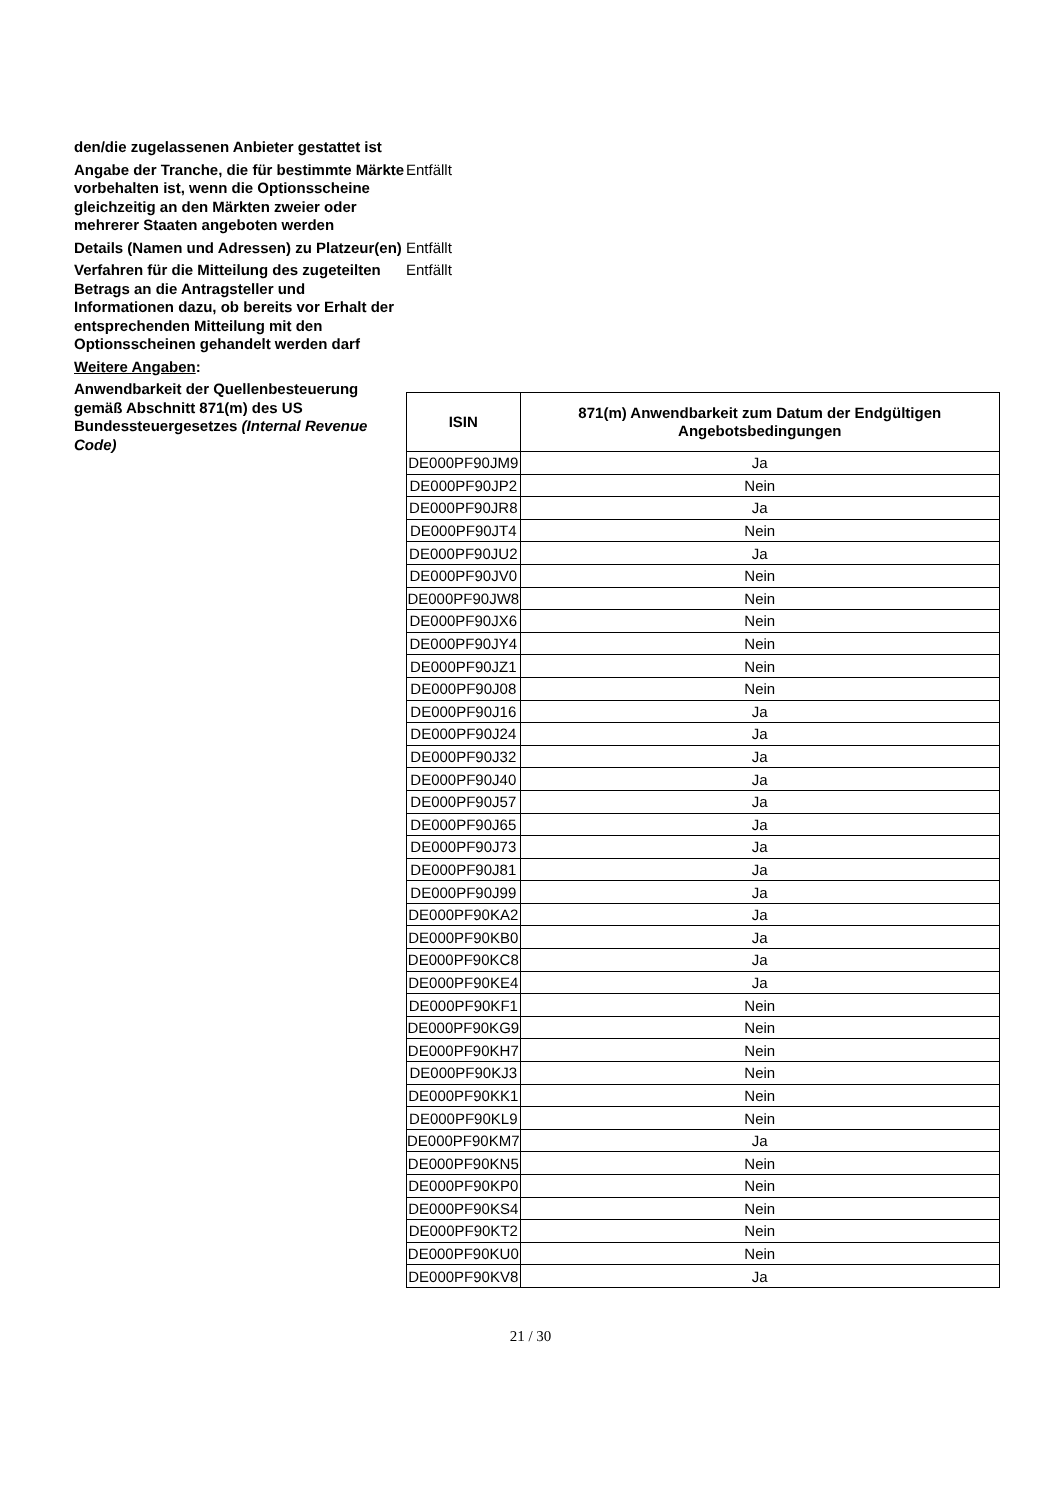den/die zugelassenen Anbieter gestattet ist
Angabe der Tranche, die für bestimmte Märkte vorbehalten ist, wenn die Optionsscheine gleichzeitig an den Märkten zweier oder mehrerer Staaten angeboten werden
Entfällt
Details (Namen und Adressen) zu Platzeur(en)
Entfällt
Verfahren für die Mitteilung des zugeteilten Betrags an die Antragsteller und Informationen dazu, ob bereits vor Erhalt der entsprechenden Mitteilung mit den Optionsscheinen gehandelt werden darf
Entfällt
Weitere Angaben:
Anwendbarkeit der Quellenbesteuerung gemäß Abschnitt 871(m) des US Bundessteuergesetzes (Internal Revenue Code)
| ISIN | 871(m) Anwendbarkeit zum Datum der Endgültigen Angebotsbedingungen |
| --- | --- |
| DE000PF90JM9 | Ja |
| DE000PF90JP2 | Nein |
| DE000PF90JR8 | Ja |
| DE000PF90JT4 | Nein |
| DE000PF90JU2 | Ja |
| DE000PF90JV0 | Nein |
| DE000PF90JW8 | Nein |
| DE000PF90JX6 | Nein |
| DE000PF90JY4 | Nein |
| DE000PF90JZ1 | Nein |
| DE000PF90J08 | Nein |
| DE000PF90J16 | Ja |
| DE000PF90J24 | Ja |
| DE000PF90J32 | Ja |
| DE000PF90J40 | Ja |
| DE000PF90J57 | Ja |
| DE000PF90J65 | Ja |
| DE000PF90J73 | Ja |
| DE000PF90J81 | Ja |
| DE000PF90J99 | Ja |
| DE000PF90KA2 | Ja |
| DE000PF90KB0 | Ja |
| DE000PF90KC8 | Ja |
| DE000PF90KE4 | Ja |
| DE000PF90KF1 | Nein |
| DE000PF90KG9 | Nein |
| DE000PF90KH7 | Nein |
| DE000PF90KJ3 | Nein |
| DE000PF90KK1 | Nein |
| DE000PF90KL9 | Nein |
| DE000PF90KM7 | Ja |
| DE000PF90KN5 | Nein |
| DE000PF90KP0 | Nein |
| DE000PF90KS4 | Nein |
| DE000PF90KT2 | Nein |
| DE000PF90KU0 | Nein |
| DE000PF90KV8 | Ja |
21 / 30